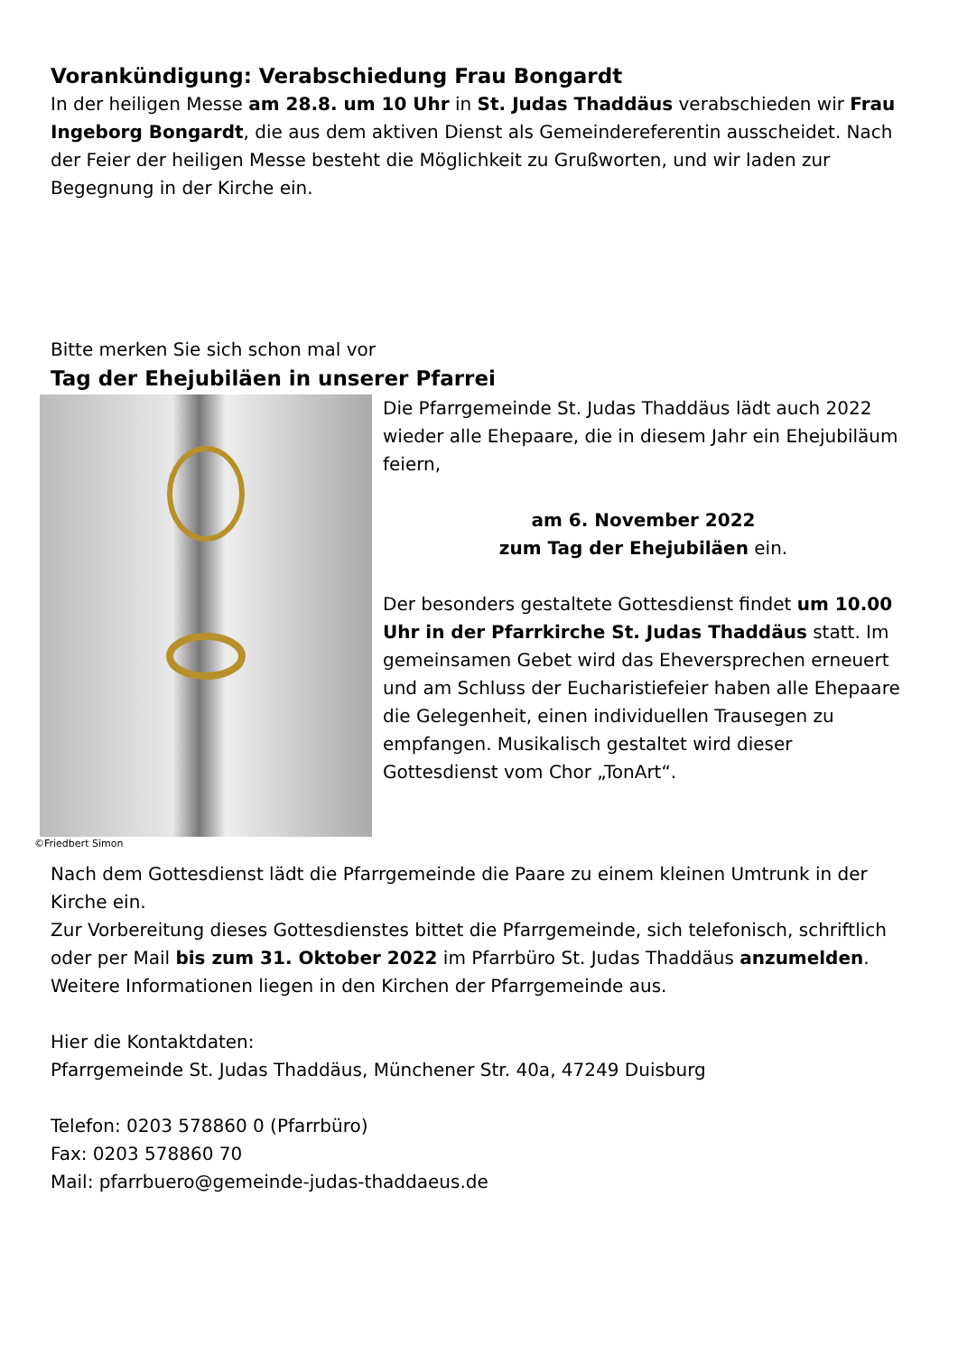Vorankündigung: Verabschiedung Frau Bongardt
In der heiligen Messe am 28.8. um 10 Uhr in St. Judas Thaddäus verabschieden wir Frau Ingeborg Bongardt, die aus dem aktiven Dienst als Gemeindereferentin ausscheidet. Nach der Feier der heiligen Messe besteht die Möglichkeit zu Grußworten, und wir laden zur Begegnung in der Kirche ein.
Bitte merken Sie sich schon mal vor
Tag der Ehejubiläen in unserer Pfarrei
©Friedbert Simon
Die Pfarrgemeinde St. Judas Thaddäus lädt auch 2022 wieder alle Ehepaare, die in diesem Jahr ein Ehejubiläum feiern,
am 6. November 2022
zum Tag der Ehejubiläen ein.
Der besonders gestaltete Gottesdienst findet um 10.00 Uhr in der Pfarrkirche St. Judas Thaddäus statt. Im gemeinsamen Gebet wird das Eheversprechen erneuert und am Schluss der Eucharistiefeier haben alle Ehepaare die Gelegenheit, einen individuellen Trausegen zu empfangen. Musikalisch gestaltet wird dieser Gottesdienst vom Chor „TonArt“.
Nach dem Gottesdienst lädt die Pfarrgemeinde die Paare zu einem kleinen Umtrunk in der Kirche ein.
Zur Vorbereitung dieses Gottesdienstes bittet die Pfarrgemeinde, sich telefonisch, schriftlich oder per Mail bis zum 31. Oktober 2022 im Pfarrbüro St. Judas Thaddäus anzumelden.
Weitere Informationen liegen in den Kirchen der Pfarrgemeinde aus.
Hier die Kontaktdaten:
Pfarrgemeinde St. Judas Thaddäus, Münchener Str. 40a, 47249 Duisburg
Telefon: 0203 578860 0 (Pfarrbüro)
Fax: 0203 578860 70
Mail: pfarrbuero@gemeinde-judas-thaddaeus.de